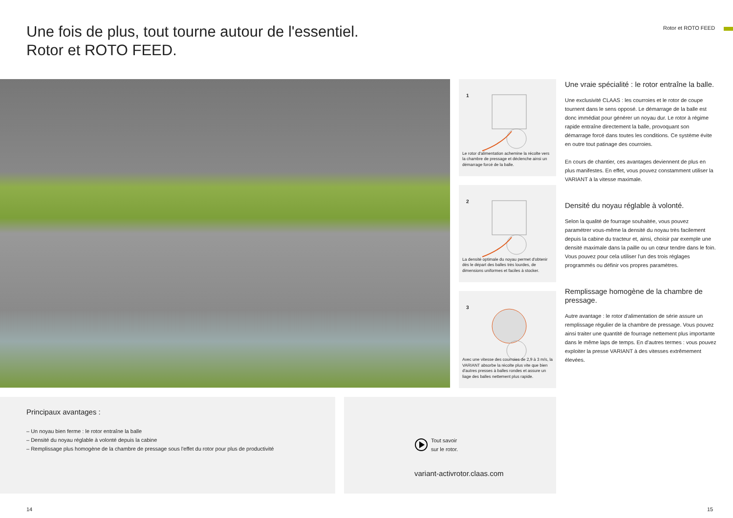Une fois de plus, tout tourne autour de l'essentiel.
Rotor et ROTO FEED.
Rotor et ROTO FEED
1
Le rotor d'alimentation achemine la récolte vers la chambre de pressage et déclenche ainsi un démarrage forcé de la balle.
2
La densité optimale du noyau permet d'obtenir dès le départ des balles très lourdes, de dimensions uniformes et faciles à stocker.
3
Avec une vitesse des courroies de 2,9 à 3 m/s, la VARIANT absorbe la récolte plus vite que bien d'autres presses à balles rondes et assure un liage des balles nettement plus rapide.
Une vraie spécialité : le rotor entraîne la balle.
Une exclusivité CLAAS : les courroies et le rotor de coupe tournent dans le sens opposé. Le démarrage de la balle est donc immédiat pour générer un noyau dur. Le rotor à régime rapide entraîne directement la balle, provoquant son démarrage forcé dans toutes les conditions. Ce système évite en outre tout patinage des courroies.
En cours de chantier, ces avantages deviennent de plus en plus manifestes. En effet, vous pouvez constamment utiliser la VARIANT à la vitesse maximale.
Densité du noyau réglable à volonté.
Selon la qualité de fourrage souhaitée, vous pouvez paramétrer vous-même la densité du noyau très facilement depuis la cabine du tracteur et, ainsi, choisir par exemple une densité maximale dans la paille ou un cœur tendre dans le foin. Vous pouvez pour cela utiliser l'un des trois réglages programmés ou définir vos propres paramètres.
Remplissage homogène de la chambre de pressage.
Autre avantage : le rotor d'alimentation de série assure un remplissage régulier de la chambre de pressage. Vous pouvez ainsi traiter une quantité de fourrage nettement plus importante dans le même laps de temps. En d'autres termes : vous pouvez exploiter la presse VARIANT à des vitesses extrêmement élevées.
Principaux avantages :
– Un noyau bien ferme : le rotor entraîne la balle
– Densité du noyau réglable à volonté depuis la cabine
– Remplissage plus homogène de la chambre de pressage sous l'effet du rotor pour plus de productivité
Tout savoir
sur le rotor.
variant-activrotor.claas.com
14 15